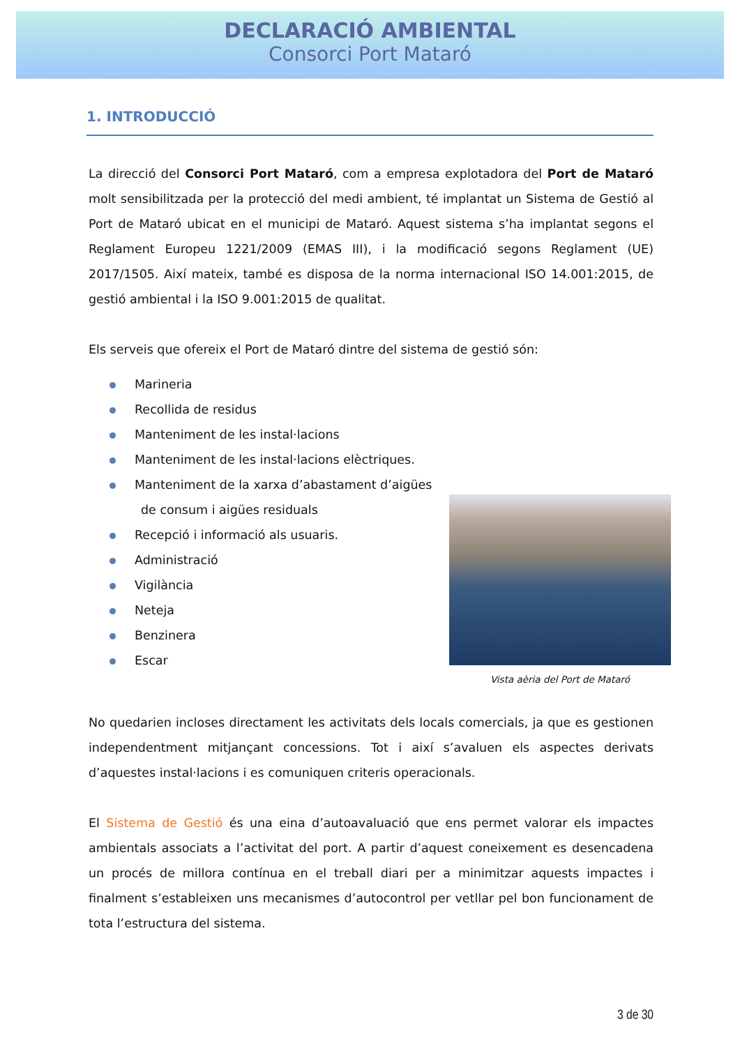DECLARACIÓ AMBIENTAL
Consorci Port Mataró
1. INTRODUCCIÓ
La direcció del Consorci Port Mataró, com a empresa explotadora del Port de Mataró molt sensibilitzada per la protecció del medi ambient, té implantat un Sistema de Gestió al Port de Mataró ubicat en el municipi de Mataró. Aquest sistema s’ha implantat segons el Reglament Europeu 1221/2009 (EMAS III), i la modificació segons Reglament (UE) 2017/1505. Així mateix, també es disposa de la norma internacional ISO 14.001:2015, de gestió ambiental i la ISO 9.001:2015 de qualitat.
Els serveis que ofereix el Port de Mataró dintre del sistema de gestió són:
Marineria
Recollida de residus
Manteniment de les instal·lacions
Manteniment de les instal·lacions elèctriques.
Manteniment de la xarxa d’abastament d’aigües de consum i aigües residuals
Recepció i informació als usuaris.
Administració
Vigilància
Neteja
Benzinera
Escar
Vista aèria del Port de Mataró
No quedarien incloses directament les activitats dels locals comercials, ja que es gestionen independentment mitjançant concessions. Tot i així s’avaluen els aspectes derivats d’aquestes instal·lacions i es comuniquen criteris operacionals.
El Sistema de Gestió és una eina d’autoavaluació que ens permet valorar els impactes ambientals associats a l’activitat del port. A partir d’aquest coneixement es desencadena un procés de millora contínua en el treball diari per a minimitzar aquests impactes i finalment s’estableixen uns mecanismes d’autocontrol per vetllar pel bon funcionament de tota l’estructura del sistema.
3 de 30